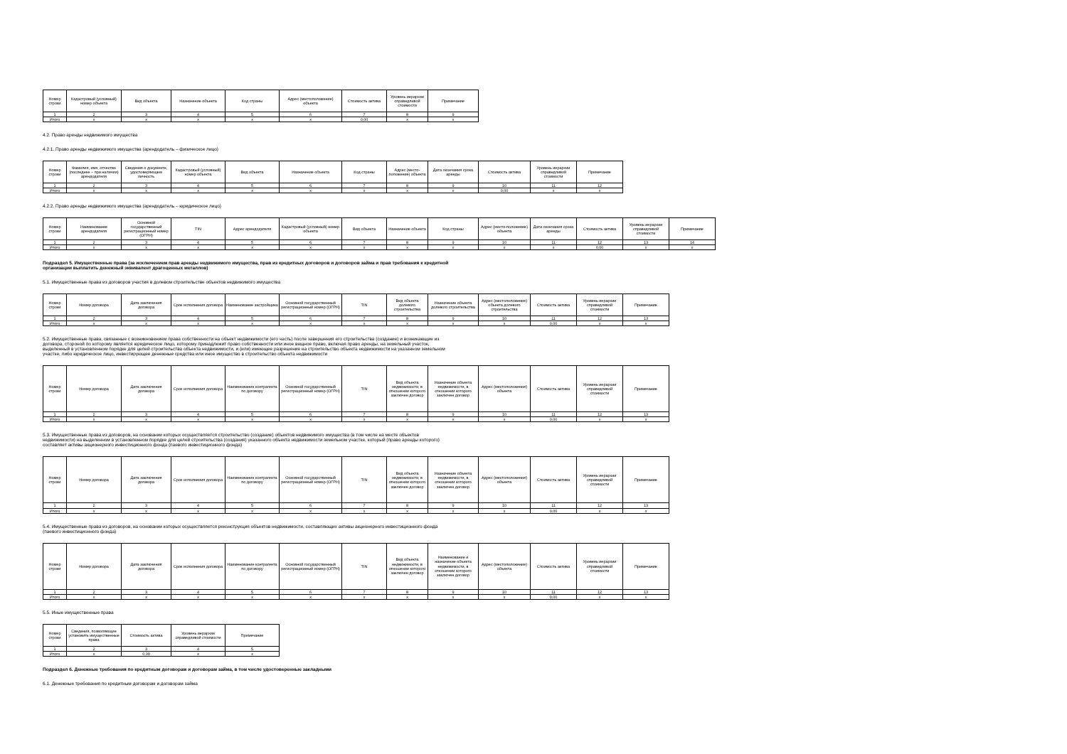| Номер строки | Кадастровый (условный) номер объекта | Вид объекта | Назначение объекта | Код страны | Адрес (местоположение) объекта | Стоимость актива | Уровень иерархии справедливой стоимости | Примечание |
| --- | --- | --- | --- | --- | --- | --- | --- | --- |
| 1 | 2 | 3 | 4 | 5 | 6 | 7 | 8 | 9 |
| Итого | x | x | x | x | x | 0,00 | x | x |
4.2. Право аренды недвижимого имущества
4.2.1. Право аренды недвижимого имущества (арендодатель – физическое лицо)
| Номер строки | Фамилия, имя, отчество (последнее – при наличии) арендодателя | Сведения о документе, удостоверяющем личность | Кадастровый (условный) номер объекта | Вид объекта | Назначение объекта | Код страны | Адрес (место-положение) объекта | Дата окончания срока аренды | Стоимость актива | Уровень иерархии справедливой стоимости | Примечание |
| --- | --- | --- | --- | --- | --- | --- | --- | --- | --- | --- | --- |
| 1 | 2 | 3 | 4 | 5 | 6 | 7 | 8 | 9 | 10 | 11 | 12 |
| Итого | x | x | x | x | x | x | x | x | 0,00 | x | x |
4.2.2. Право аренды недвижимого имущества (арендодатель – юридическое лицо)
| Номер строки | Наименование арендодателя | Основной государственный регистрационный номер (ОГРН) | TIN | Адрес арендодателя | Кадастровый (условный) номер объекта | Вид объекта | Назначение объекта | Код страны | Адрес (место-положение) объекта | Дата окончания срока аренды | Стоимость актива | Уровень иерархии справедливой стоимости | Примечание |
| --- | --- | --- | --- | --- | --- | --- | --- | --- | --- | --- | --- | --- | --- |
| 1 | 2 | 3 | 4 | 5 | 6 | 7 | 8 | 9 | 10 | 11 | 12 | 13 | 14 |
| Итого | x | x | x | x | x | x | x | x | x | x | 0,00 | x | x |
Подраздел 5. Имущественные права (за исключением прав аренды недвижимого имущества, прав из кредитных договоров и договоров займа и прав требования к кредитной
организации выплатить денежный эквивалент драгоценных металлов)
5.1. Имущественные права из договоров участия в долевом строительстве объектов недвижимого имущества
| Номер строки | Номер договора | Дата заключения договора | Срок исполнения договора | Наименование застройщика | Основной государственный регистрационный номер (ОГРН) | TIN | Вид объекта долевого строительства | Назначение объекта долевого строительства | Адрес (местоположение) объекта долевого строительства | Стоимость актива | Уровень иерархии справедливой стоимости | Примечание |
| --- | --- | --- | --- | --- | --- | --- | --- | --- | --- | --- | --- | --- |
| 1 | 2 | 3 | 4 | 5 | 6 | 7 | 8 | 9 | 10 | 11 | 12 | 13 |
| Итого | x | x | x | x | x | x | x | x | x | 0,00 | x | x |
5.2. Имущественные права, связанные с возникновением права собственности на объект недвижимости (его часть) после завершения его строительства (создание) и возникающие из
договора, стороной по которому является юридическое лицо, которому принадлежит право собственности или иное вещное право, включая право аренды, на земельный участок,
выделенный в установленном порядке для целей строительства объекта недвижимости, и (или) имеющее разрешение на строительство объекта недвижимости на указанном земельном
участке, либо юридическое лицо, инвестирующее денежные средства или иное имущество в строительство объекта недвижимости
| Номер строки | Номер договора | Дата заключения договора | Срок исполнения договора | Наименование контрагента по договору | Основной государственный регистрационный номер (ОГРН) | TIN | Вид объекта недвижимости, в отношении которого заключен договор | Назначение объекта недвижимости, в отношении которого заключен договор | Адрес (местоположение) объекта | Стоимость актива | Уровень иерархии справедливой стоимости | Примечание |
| --- | --- | --- | --- | --- | --- | --- | --- | --- | --- | --- | --- | --- |
| 1 | 2 | 3 | 4 | 5 | 6 | 7 | 8 | 9 | 10 | 11 | 12 | 13 |
| Итого | x | x | x | x | x | x | x | x | x | 0,00 | x | x |
5.3. Имущественные права из договоров, на основании которых осуществляется строительство (создание) объектов недвижимого имущества (в том числе на месте объектов
недвижимости) на выделенном в установленном порядке для целей строительства (создания) указанного объекта недвижимости земельном участке, который (право аренды которого)
составляет активы акционерного инвестиционного фонда (паевого инвестиционного фонда)
| Номер строки | Номер договора | Дата заключения договора | Срок исполнения договора | Наименование контрагента по договору | Основной государственный регистрационный номер (ОГРН) | TIN | Вид объекта недвижимости, в отношении которого заключен договор | Назначение объекта недвижимости, в отношении которого заключен договор | Адрес (местоположение) объекта | Стоимость актива | Уровень иерархии справедливой стоимости | Примечание |
| --- | --- | --- | --- | --- | --- | --- | --- | --- | --- | --- | --- | --- |
| 1 | 2 | 3 | 4 | 5 | 6 | 7 | 8 | 9 | 10 | 11 | 12 | 13 |
| Итого | x | x | x | x | x | x | x | x | x | 0,00 | x | x |
5.4. Имущественные права из договоров, на основании которых осуществляется реконструкция объектов недвижимости, составляющих активы акционерного инвестиционного фонда
(паевого инвестиционного фонда)
| Номер строки | Номер договора | Дата заключения договора | Срок исполнения договора | Наименование контрагента по договору | Основной государственный регистрационный номер (ОГРН) | TIN | Вид объекта недвижимости, в отношении которого заключен договор | Наименование и назначение объекта недвижимости, в отношении которого заключен договор | Адрес (местоположение) объекта | Стоимость актива | Уровень иерархии справедливой стоимости | Примечание |
| --- | --- | --- | --- | --- | --- | --- | --- | --- | --- | --- | --- | --- |
| 1 | 2 | 3 | 4 | 5 | 6 | 7 | 8 | 9 | 10 | 11 | 12 | 13 |
| Итого | x | x | x | x | x | x | x | x | x | 0,00 | x | x |
5.5. Иные имущественные права
| Номер строки | Сведения, позволяющие установить имущественные права | Стоимость актива | Уровень иерархии справедливой стоимости | Примечание |
| --- | --- | --- | --- | --- |
| 1 | 2 | 3 | 4 | 5 |
| Итого | x | 0,00 | x | x |
Подраздел 6. Денежные требования по кредитным договорам и договорам займа, в том числе удостоверенные закладными
6.1. Денежные требования по кредитным договорам и договорам займа